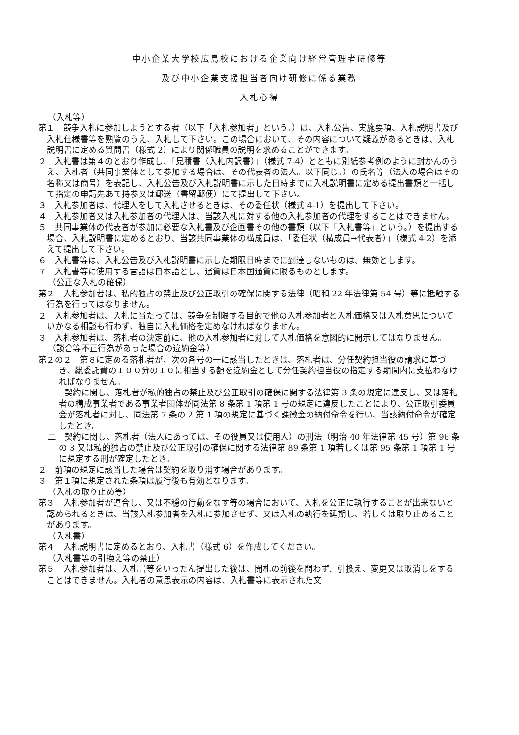中小企業大学校広島校における企業向け経営管理者研修等
及び中小企業支援担当者向け研修に係る業務
入札心得
（入札等）
第１　競争入札に参加しようとする者（以下「入札参加者」という。）は、入札公告、実施要項、入札説明書及び入札仕様書等を熟覧のうえ、入札して下さい。この場合において、その内容について疑義があるときは、入札説明書に定める質問書（様式 2）により関係職員の説明を求めることができます。
２　入札書は第４のとおり作成し、「見積書（入札内訳書）」（様式 7-4）とともに別紙参考例のように封かんのうえ、入札者（共同事業体として参加する場合は、その代表者の法人。以下同じ。）の氏名等（法人の場合はその名称又は商号）を表記し、入札公告及び入札説明書に示した日時までに入札説明書に定める提出書類と一括して指定の申請先あて持参又は郵送（書留郵便）にて提出して下さい。
３　入札参加者は、代理人をして入札させるときは、その委任状（様式 4-1）を提出して下さい。
４　入札参加者又は入札参加者の代理人は、当該入札に対する他の入札参加者の代理をすることはできません。
５　共同事業体の代表者が参加に必要な入札書及び企画書その他の書類（以下「入札書等」という。）を提出する場合、入札説明書に定めるとおり、当該共同事業体の構成員は、「委任状（構成員→代表者）」（様式 4-2）を添えて提出して下さい。
６　入札書等は、入札公告及び入札説明書に示した期限日時までに到達しないものは、無効とします。
７　入札書等に使用する言語は日本語とし、通貨は日本国通貨に限るものとします。
（公正な入札の確保）
第２　入札参加者は、私的独占の禁止及び公正取引の確保に関する法律（昭和 22 年法律第 54 号）等に抵触する行為を行ってはなりません。
２　入札参加者は、入札に当たっては、競争を制限する目的で他の入札参加者と入札価格又は入札意思についていかなる相談も行わず、独自に入札価格を定めなければなりません。
３　入札参加者は、落札者の決定前に、他の入札参加者に対して入札価格を意図的に開示してはなりません。
（談合等不正行為があった場合の違約金等）
第２の２　第８に定める落札者が、次の各号の一に該当したときは、落札者は、分任契約担当役の請求に基づき、総委託費の１００分の１０に相当する額を違約金として分任契約担当役の指定する期間内に支払わなければなりません。
一　契約に関し、落札者が私的独占の禁止及び公正取引の確保に関する法律第 3 条の規定に違反し、又は落札者の構成事業者である事業者団体が同法第 8 条第 1 項第 1 号の規定に違反したことにより、公正取引委員会が落札者に対し、同法第 7 条の 2 第 1 項の規定に基づく課徴金の納付命令を行い、当該納付命令が確定したとき。
二　契約に関し、落札者（法人にあっては、その役員又は使用人）の刑法（明治 40 年法律第 45 号）第 96 条の 3 又は私的独占の禁止及び公正取引の確保に関する法律第 89 条第 1 項若しくは第 95 条第 1 項第 1 号に規定する刑が確定したとき。
２　前項の規定に該当した場合は契約を取り消す場合があります。
３　第１項に規定された条項は履行後も有効となります。
（入札の取り止め等）
第３　入札参加者が連合し、又は不穏の行動をなす等の場合において、入札を公正に執行することが出来ないと認められるときは、当該入札参加者を入札に参加させず、又は入札の執行を延期し、若しくは取り止めることがあります。
（入札書）
第４　入札説明書に定めるとおり、入札書（様式 6）を作成してください。
（入札書等の引換え等の禁止）
第５　入札参加者は、入札書等をいったん提出した後は、開札の前後を問わず、引換え、変更又は取消しをすることはできません。入札者の意思表示の内容は、入札書等に表示された文